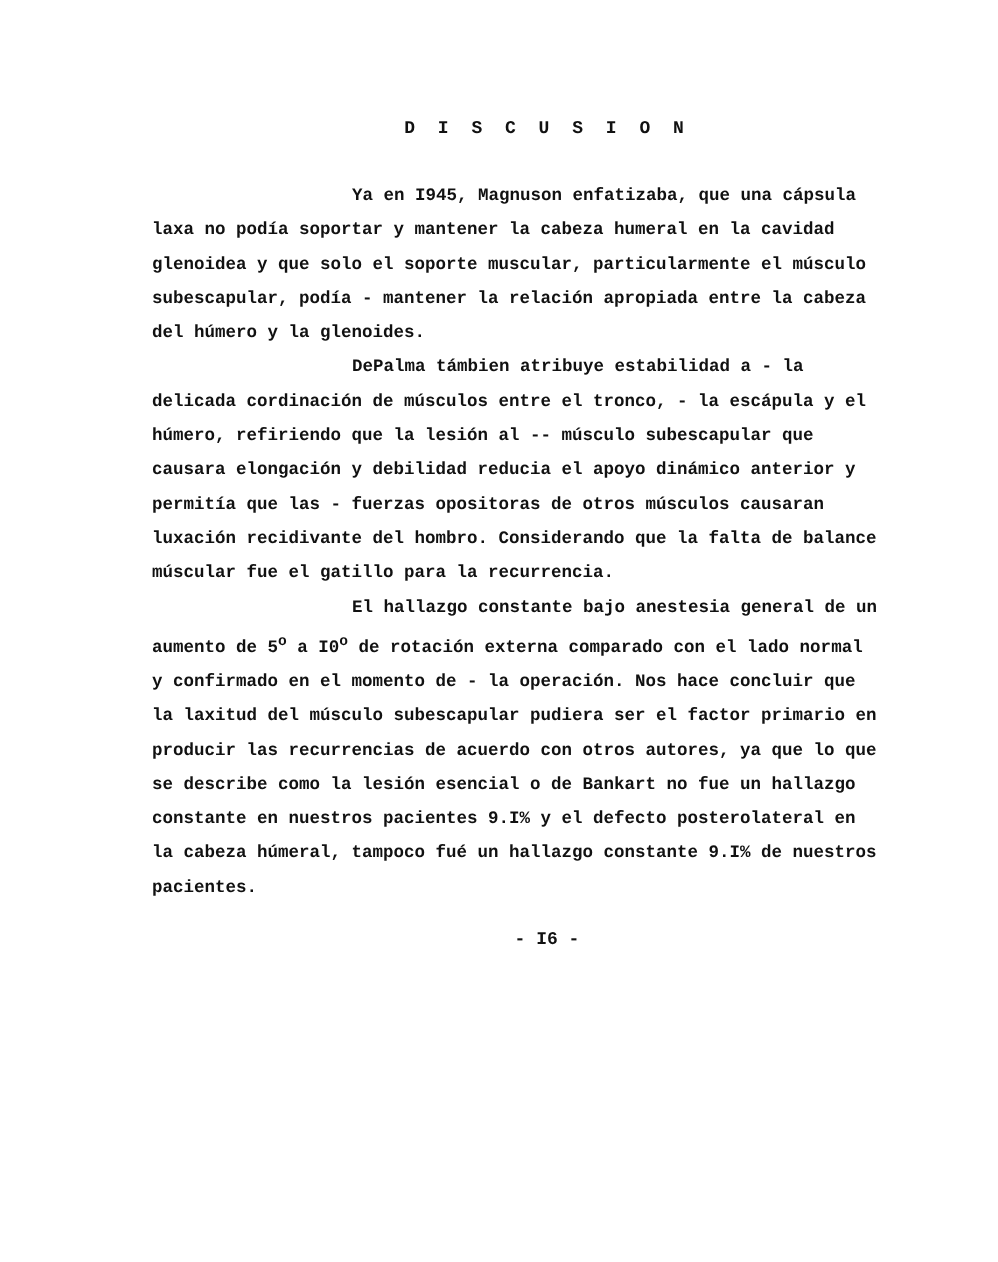D I S C U S I O N
Ya en I945, Magnuson enfatizaba, que una cápsula laxa no podía soportar y mantener la cabeza humeral en la cavidad glenoidea y que solo el soporte muscular, particularmente el músculo subescapular, podía - mantener la relación apropiada entre la cabeza del húmero y la glenoides.
DePalma támbien atribuye estabilidad a - la delicada cordinación de músculos entre el tronco, - la escápula y el húmero, refiriendo que la lesión al -- músculo subescapular que causara elongación y debilidad reducia el apoyo dinámico anterior y permitía que las - fuerzas opositoras de otros músculos causaran luxación recidivante del hombro. Considerando que la falta de balance múscular fue el gatillo para la recurrencia.
El hallazgo constante bajo anestesia general de un aumento de 5<sup>o</sup> a I0<sup>o</sup> de rotación externa comparado con el lado normal y confirmado en el momento de - la operación. Nos hace concluir que la laxitud del músculo subescapular pudiera ser el factor primario en producir las recurrencias de acuerdo con otros autores, ya que lo que se describe como la lesión esencial o de Bankart no fue un hallazgo constante en nuestros pacientes 9.I% y el defecto posterolateral en la cabeza húmeral, tampoco fué un hallazgo constante 9.I% de nuestros pacientes.
- I6 -